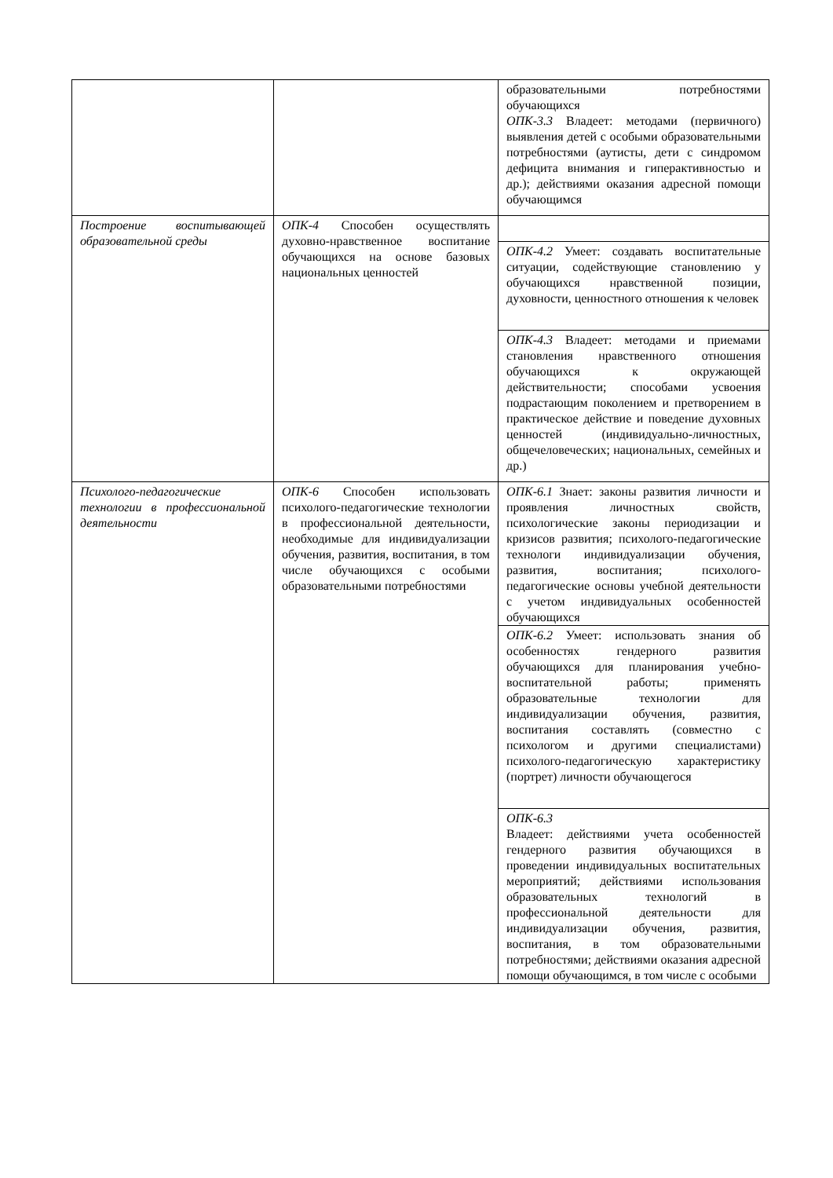| | | образовательными потребностями обучающихся ОПК-3.3 Владеет: методами (первичного) выявления детей с особыми образовательными потребностями (аутисты, дети с синдромом дефицита внимания и гиперактивностью и др.); действиями оказания адресной помощи обучающимся |
| Построение воспитывающей образовательной среды | ОПК-4 Способен осуществлять духовно-нравственное воспитание обучающихся на основе базовых национальных ценностей | |
| | | ОПК-4.2 Умеет: создавать воспитательные ситуации, содействующие становлению у обучающихся нравственной позиции, духовности, ценностного отношения к человек |
| | | ОПК-4.3 Владеет: методами и приемами становления нравственного отношения обучающихся к окружающей действительности; способами усвоения подрастающим поколением и претворением в практическое действие и поведение духовных ценностей (индивидуально-личностных, общечеловеческих; национальных, семейных и др.) |
| Психолого-педагогические технологии в профессиональной деятельности | ОПК-6 Способен использовать психолого-педагогические технологии в профессиональной деятельности, необходимые для индивидуализации обучения, развития, воспитания, в том числе обучающихся с особыми образовательными потребностями | ОПК-6.1 Знает: законы развития личности и проявления личностных свойств, психологические законы периодизации и кризисов развития; психолого-педагогические технологи индивидуализации обучения, развития, воспитания; психолого-педагогические основы учебной деятельности с учетом индивидуальных особенностей обучающихся |
| | | ОПК-6.2 Умеет: использовать знания об особенностях гендерного развития обучающихся для планирования учебно-воспитательной работы; применять образовательные технологии для индивидуализации обучения, развития, воспитания составлять (совместно с психологом и другими специалистами) психолого-педагогическую характеристику (портрет) личности обучающегося |
| | | ОПК-6.3 Владеет: действиями учета особенностей гендерного развития обучающихся в проведении индивидуальных воспитательных мероприятий; действиями использования образовательных технологий в профессиональной деятельности для индивидуализации обучения, развития, воспитания, в том образовательными потребностями; действиями оказания адресной помощи обучающимся, в том числе с особыми |